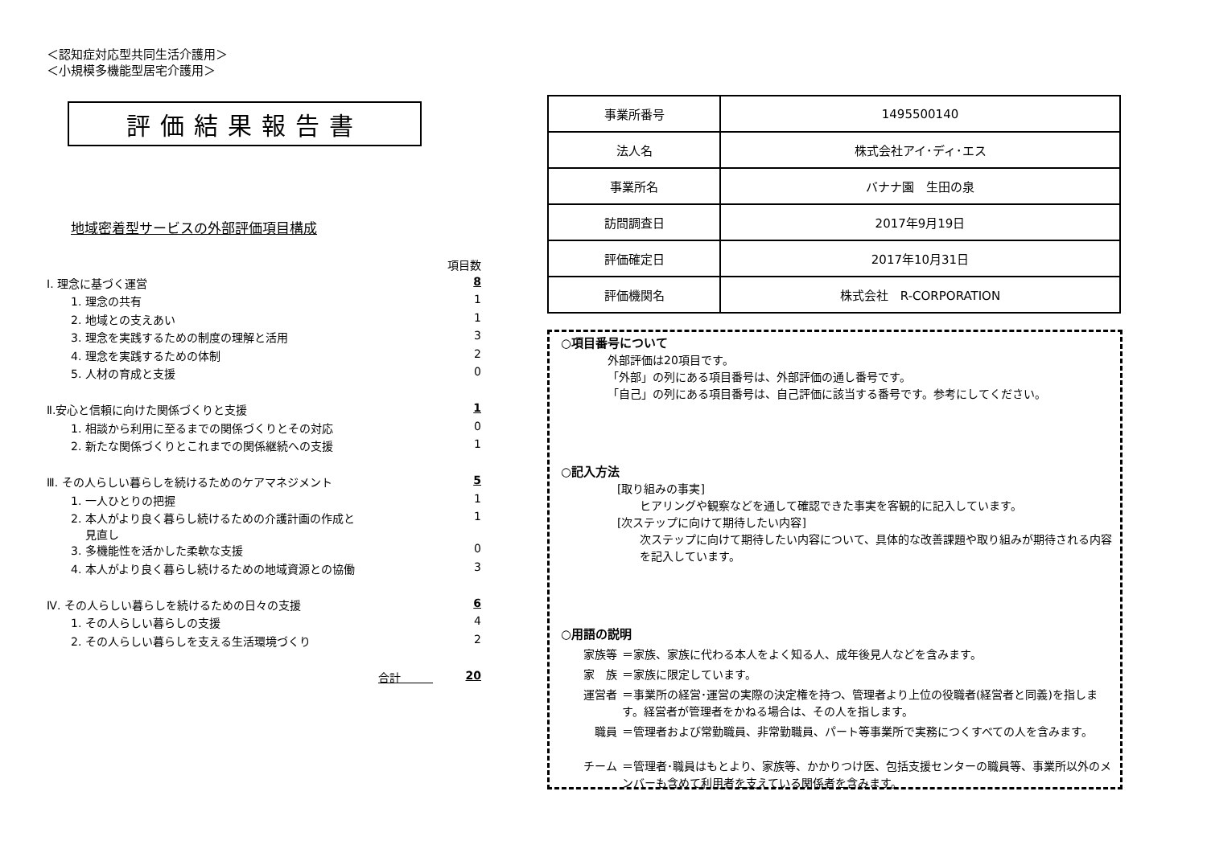＜認知症対応型共同生活介護用＞
＜小規模多機能型居宅介護用＞
評価結果報告書
地域密着型サービスの外部評価項目構成
| | 項目数 |
| Ⅰ. 理念に基づく運営 | 8 |
| 1. 理念の共有 | 1 |
| 2. 地域との支えあい | 1 |
| 3. 理念を実践するための制度の理解と活用 | 3 |
| 4. 理念を実践するための体制 | 2 |
| 5. 人材の育成と支援 | 0 |
| Ⅱ.安心と信頼に向けた関係づくりと支援 | 1 |
| 1. 相談から利用に至るまでの関係づくりとその対応 | 0 |
| 2. 新たな関係づくりとこれまでの関係継続への支援 | 1 |
| Ⅲ. その人らしい暮らしを続けるためのケアマネジメント | 5 |
| 1. 一人ひとりの把握 | 1 |
| 2. 本人がより良く暮らし続けるための介護計画の作成と 見直し | 1 |
| 3. 多機能性を活かした柔軟な支援 | 0 |
| 4. 本人がより良く暮らし続けるための地域資源との協働 | 3 |
| Ⅳ. その人らしい暮らしを続けるための日々の支援 | 6 |
| 1. その人らしい暮らしの支援 | 4 |
| 2. その人らしい暮らしを支える生活環境づくり | 2 |
| 合計 | 20 |
| 事業所番号 | 1495500140 |
| 法人名 | 株式会社アイ･ディ･エス |
| 事業所名 | バナナ園 生田の泉 |
| 訪問調査日 | 2017年9月19日 |
| 評価確定日 | 2017年10月31日 |
| 評価機関名 | 株式会社 R-CORPORATION |
○項目番号について
外部評価は20項目です。
「外部」の列にある項目番号は、外部評価の通し番号です。
「自己」の列にある項目番号は、自己評価に該当する番号です。参考にしてください。
○記入方法
[取り組みの事実]
ヒアリングや観察などを通して確認できた事実を客観的に記入しています。
[次ステップに向けて期待したい内容]
次ステップに向けて期待したい内容について、具体的な改善課題や取り組みが期待される内容を記入しています。
○用語の説明
家族等 ＝家族、家族に代わる本人をよく知る人、成年後見人などを含みます。
家　族 ＝家族に限定しています。
運営者 ＝事業所の経営･運営の実際の決定権を持つ、管理者より上位の役職者(経営者と同義)を指します。経営者が管理者をかねる場合は、その人を指します。
職員 ＝管理者および常勤職員、非常勤職員、パート等事業所で実務につくすべての人を含みます。
チーム ＝管理者･職員はもとより、家族等、かかりつけ医、包括支援センターの職員等、事業所以外のメンバーも含めて利用者を支えている関係者を含みます。